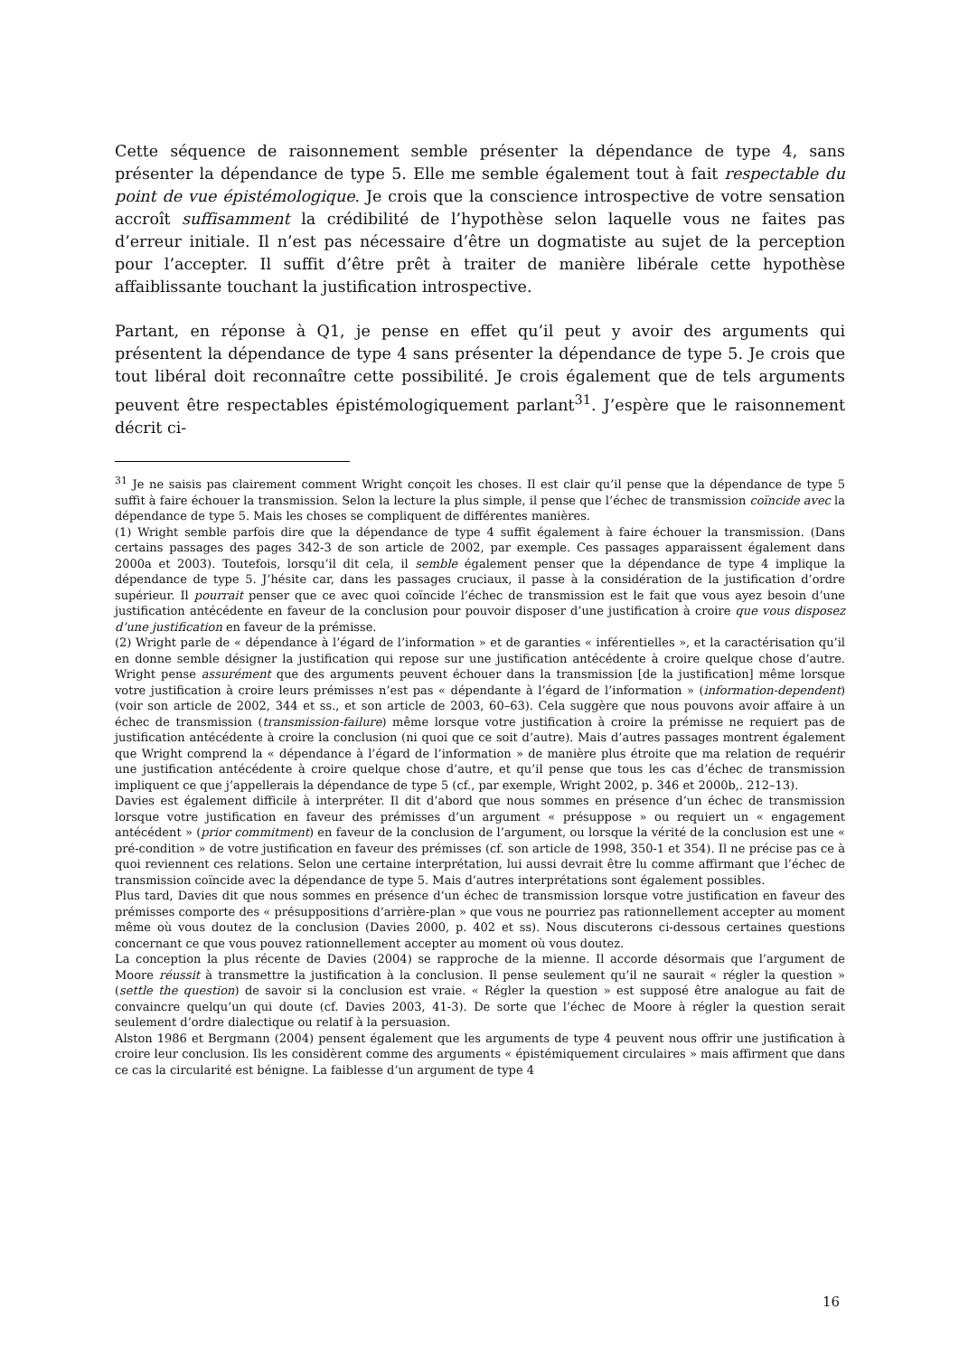Cette séquence de raisonnement semble présenter la dépendance de type 4, sans présenter la dépendance de type 5. Elle me semble également tout à fait respectable du point de vue épistémologique. Je crois que la conscience introspective de votre sensation accroît suffisamment la crédibilité de l’hypothèse selon laquelle vous ne faites pas d’erreur initiale. Il n’est pas nécessaire d’être un dogmatiste au sujet de la perception pour l’accepter. Il suffit d’être prêt à traiter de manière libérale cette hypothèse affaiblissante touchant la justification introspective.
Partant, en réponse à Q1, je pense en effet qu’il peut y avoir des arguments qui présentent la dépendance de type 4 sans présenter la dépendance de type 5. Je crois que tout libéral doit reconnaître cette possibilité. Je crois également que de tels arguments peuvent être respectables épistémologiquement parlant<sup>31</sup>. J’espère que le raisonnement décrit ci-
<sup>31</sup> Je ne saisis pas clairement comment Wright conçoit les choses. Il est clair qu’il pense que la dépendance de type 5 suffit à faire échouer la transmission. Selon la lecture la plus simple, il pense que l’échec de transmission coïncide avec la dépendance de type 5. Mais les choses se compliquent de différentes manières.
(1) Wright semble parfois dire que la dépendance de type 4 suffit également à faire échouer la transmission. (Dans certains passages des pages 342-3 de son article de 2002, par exemple. Ces passages apparaissent également dans 2000a et 2003). Toutefois, lorsqu’il dit cela, il semble également penser que la dépendance de type 4 implique la dépendance de type 5. J’hésite car, dans les passages cruciaux, il passe à la considération de la justification d’ordre supérieur. Il pourrait penser que ce avec quoi coïncide l’échec de transmission est le fait que vous ayez besoin d’une justification antécédente en faveur de la conclusion pour pouvoir disposer d’une justification à croire que vous disposez d’une justification en faveur de la prémisse.
(2) Wright parle de « dépendance à l’égard de l’information » et de garanties « inférentielles », et la caractérisation qu’il en donne semble désigner la justification qui repose sur une justification antécédente à croire quelque chose d’autre. Wright pense assurément que des arguments peuvent échouer dans la transmission [de la justification] même lorsque votre justification à croire leurs prémisses n’est pas « dépendante à l’égard de l’information » (information-dependent) (voir son article de 2002, 344 et ss., et son article de 2003, 60–63). Cela suggère que nous pouvons avoir affaire à un échec de transmission (transmission-failure) même lorsque votre justification à croire la prémisse ne requiert pas de justification antécédente à croire la conclusion (ni quoi que ce soit d’autre). Mais d’autres passages montrent également que Wright comprend la « dépendance à l’égard de l’information » de manière plus étroite que ma relation de requérir une justification antécédente à croire quelque chose d’autre, et qu’il pense que tous les cas d’échec de transmission impliquent ce que j’appellerais la dépendance de type 5 (cf., par exemple, Wright 2002, p. 346 et 2000b,. 212–13).
Davies est également difficile à interpréter. Il dit d’abord que nous sommes en présence d’un échec de transmission lorsque votre justification en faveur des prémisses d’un argument « présuppose » ou requiert un « engagement antécédent » (prior commitment) en faveur de la conclusion de l’argument, ou lorsque la vérité de la conclusion est une « pré-condition » de votre justification en faveur des prémisses (cf. son article de 1998, 350-1 et 354). Il ne précise pas ce à quoi reviennent ces relations. Selon une certaine interprétation, lui aussi devrait être lu comme affirmant que l’échec de transmission coïncide avec la dépendance de type 5. Mais d’autres interprétations sont également possibles.
Plus tard, Davies dit que nous sommes en présence d’un échec de transmission lorsque votre justification en faveur des prémisses comporte des « présuppositions d’arrière-plan » que vous ne pourriez pas rationnellement accepter au moment même où vous doutez de la conclusion (Davies 2000, p. 402 et ss). Nous discuterons ci-dessous certaines questions concernant ce que vous pouvez rationnellement accepter au moment où vous doutez.
La conception la plus récente de Davies (2004) se rapproche de la mienne. Il accorde désormais que l’argument de Moore réussit à transmettre la justification à la conclusion. Il pense seulement qu’il ne saurait « régler la question » (settle the question) de savoir si la conclusion est vraie. « Régler la question » est supposé être analogue au fait de convaincre quelqu’un qui doute (cf. Davies 2003, 41-3). De sorte que l’échec de Moore à régler la question serait seulement d’ordre dialectique ou relatif à la persuasion.
Alston 1986 et Bergmann (2004) pensent également que les arguments de type 4 peuvent nous offrir une justification à croire leur conclusion. Ils les considèrent comme des arguments « épistémiquement circulaires » mais affirment que dans ce cas la circularité est bénigne. La faiblesse d’un argument de type 4
16